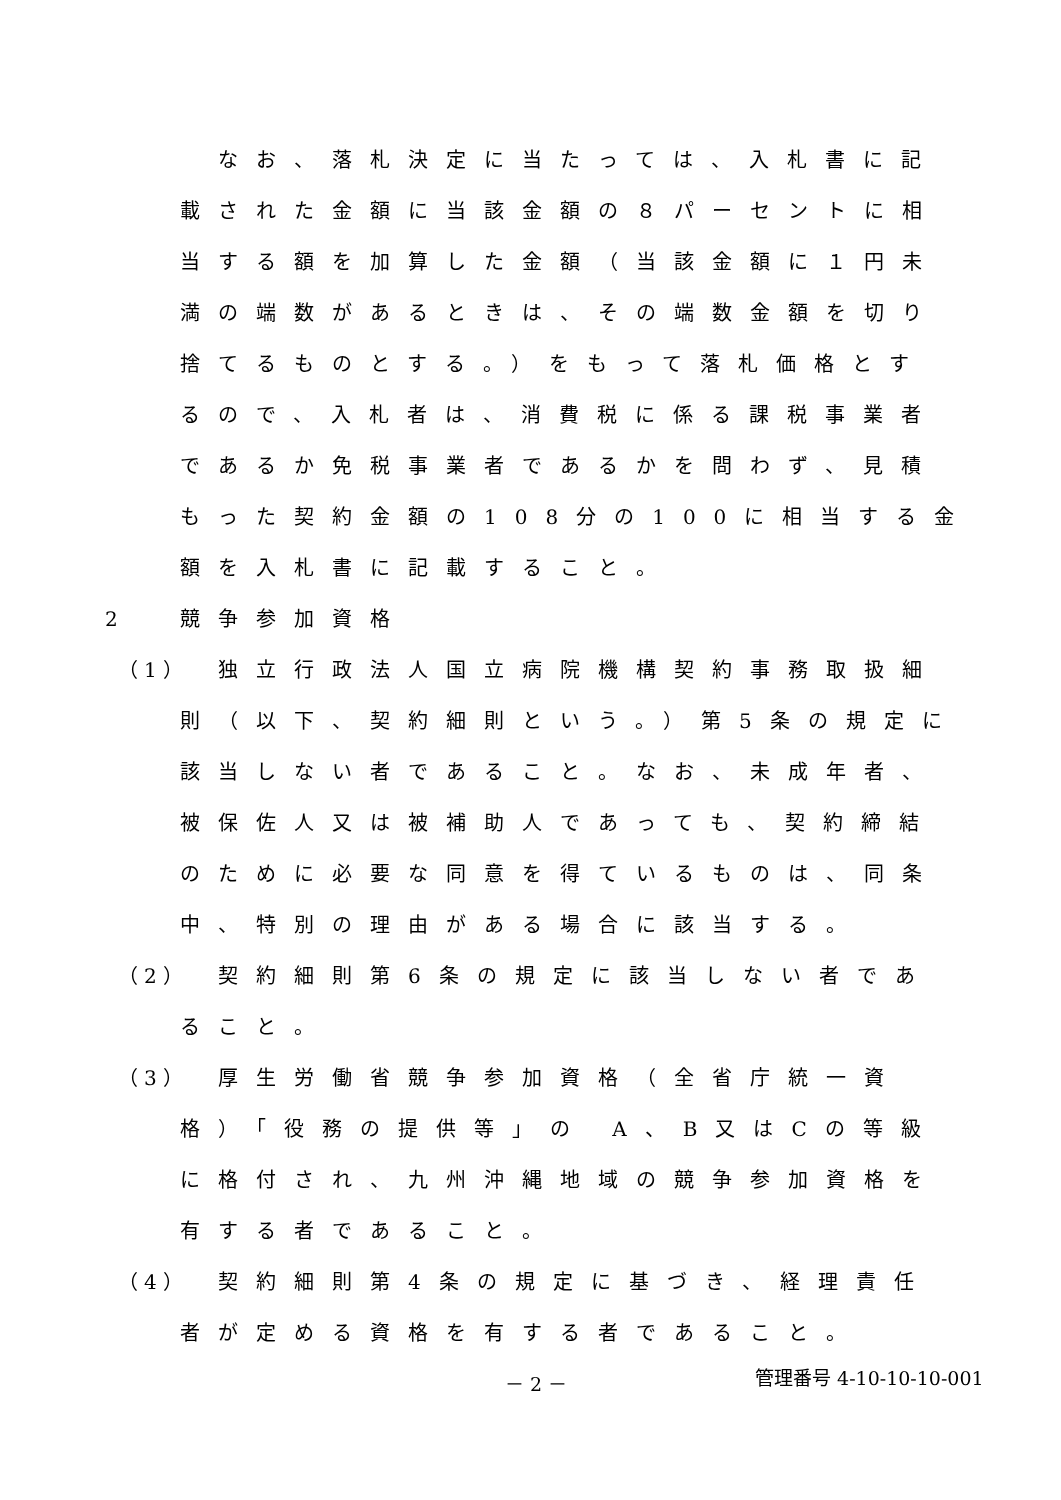なお、落札決定に当たっては、入札書に記
載された金額に当該金額の８パーセントに相
当する額を加算した金額（当該金額に１円未
満の端数があるときは、その端数金額を切り
捨てるものとする。）をもって落札価格とす
るので、入札者は、消費税に係る課税事業者
であるか免税事業者であるかを問わず、見積
もった契約金額の108分の100に相当する金
額を入札書に記載すること。
2 競争参加資格
（1）　独立行政法人国立病院機構契約事務取扱細
則（以下、契約細則という。）第5条の規定に
該当しない者であること。なお、未成年者、
被保佐人又は被補助人であっても、契約締結
のために必要な同意を得ているものは、同条
中、特別の理由がある場合に該当する。
（2）　契約細則第6条の規定に該当しない者であ
ること。
（3）　厚生労働省競争参加資格（全省庁統一資
格）「役務の提供等」の A、B又はCの等級
に格付され、九州沖縄地域の競争参加資格を
有する者であること。
（4）　契約細則第4条の規定に基づき、経理責任
者が定める資格を有する者であること。
－ 2 － 管理番号 4-10-10-10-001